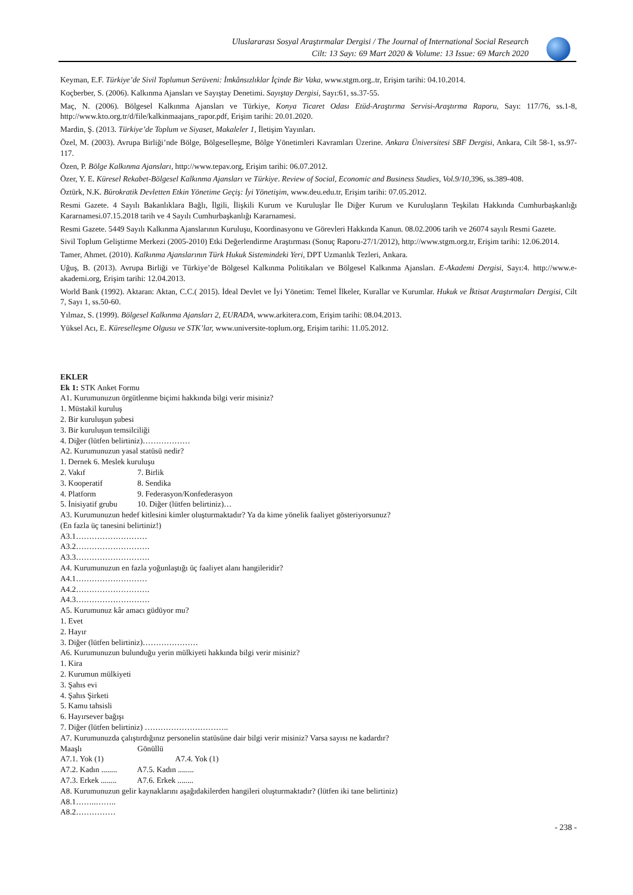Uluslararası Sosyal Araştırmalar Dergisi / The Journal of International Social Research
Cilt: 13 Sayı: 69 Mart 2020 & Volume: 13 Issue: 69 March 2020
Keyman, E.F. Türkiye’de Sivil Toplumun Serüveni: İmkânsızlıklar İçinde Bir Vaka, www.stgm.org..tr, Erişim tarihi: 04.10.2014.
Koçberber, S. (2006). Kalkınma Ajansları ve Sayıştay Denetimi. Sayıştay Dergisi, Sayı:61, ss.37-55.
Maç, N. (2006). Bölgesel Kalkınma Ajansları ve Türkiye, Konya Ticaret Odası Etüd-Araştırma Servisi-Araştırma Raporu, Sayı: 117/76, ss.1-8, http://www.kto.org.tr/d/file/kalkinmaajans_rapor.pdf, Erişim tarihi: 20.01.2020.
Mardin, Ş. (2013. Türkiye’de Toplum ve Siyaset, Makaleler 1, İletişim Yayınları.
Özel, M. (2003). Avrupa Birliği’nde Bölge, Bölgeselleşme, Bölge Yönetimleri Kavramları Üzerine. Ankara Üniversitesi SBF Dergisi, Ankara, Cilt 58-1, ss.97-117.
Özen, P. Bölge Kalkınma Ajansları, http://www.tepav.org, Erişim tarihi: 06.07.2012.
Özer, Y. E. Küresel Rekabet-Bölgesel Kalkınma Ajansları ve Türkiye. Review of Social, Economic and Business Studies, Vol.9/10, 396, ss.389-408.
Öztürk, N.K. Bürokratik Devletten Etkin Yönetime Geçiş: İyi Yönetişim, www.deu.edu.tr, Erişim tarihi: 07.05.2012.
Resmi Gazete. 4 Sayılı Bakanlıklara Bağlı, İlgili, İlişkili Kurum ve Kuruluşlar İle Diğer Kurum ve Kuruluşların Teşkilatı Hakkında Cumhurbaşkanlığı Kararnamesi.07.15.2018 tarih ve 4 Sayılı Cumhurbaşkanlığı Kararnamesi.
Resmi Gazete. 5449 Sayılı Kalkınma Ajanslarının Kuruluşu, Koordinasyonu ve Görevleri Hakkında Kanun. 08.02.2006 tarih ve 26074 sayılı Resmi Gazete.
Sivil Toplum Geliştirme Merkezi (2005-2010) Etki Değerlendirme Araştırması (Sonuç Raporu-27/1/2012), http://www.stgm.org.tr, Erişim tarihi: 12.06.2014.
Tamer, Ahmet. (2010). Kalkınma Ajanslarının Türk Hukuk Sistemindeki Yeri, DPT Uzmanlık Tezleri, Ankara.
Uğuş, B. (2013). Avrupa Birliği ve Türkiye’de Bölgesel Kalkınma Politikaları ve Bölgesel Kalkınma Ajansları. E-Akademi Dergisi, Sayı:4. http://www.e-akademi.org, Erişim tarihi: 12.04.2013.
World Bank (1992). Aktaran: Aktan, C.C.( 2015). İdeal Devlet ve İyi Yönetim: Temel İlkeler, Kurallar ve Kurumlar. Hukuk ve İktisat Araştırmaları Dergisi, Cilt 7, Sayı 1, ss.50-60.
Yılmaz, S. (1999). Bölgesel Kalkınma Ajansları 2, EURADA, www.arkitera.com, Erişim tarihi: 08.04.2013.
Yüksel Acı, E. Küreselleşme Olgusu ve STK’lar, www.universite-toplum.org, Erişim tarihi: 11.05.2012.
EKLER
Ek 1: STK Anket Formu
A1. Kurumunuzun örgütlenme biçimi hakkında bilgi verir misiniz?
1. Müstakil kuruluş
2. Bir kuruluşun şubesi
3. Bir kuruluşun temsilciliği
4. Diğer (lütfen belirtiniz)………………
A2. Kurumunuzun yasal statüsü nedir?
1. Dernek 6. Meslek kuruluşu
2. Vakıf 7. Birlik
3. Kooperatif 8. Sendika
4. Platform 9. Federasyon/Konfederasyon
5. İnisiyatif grubu 10. Diğer (lütfen belirtiniz)…
A3. Kurumunuzun hedef kitlesini kimler oluşturmaktadır? Ya da kime yönelik faaliyet gösteriyorsunuz?
(En fazla üç tanesini belirtiniz!)
A3.1………………………
A3.2……………………….
A3.3……………………….
A4. Kurumunuzun en fazla yoğunlaştığı üç faaliyet alanı hangileridir?
A4.1………………………
A4.2……………………….
A4.3……………………….
A5. Kurumunuz kâr amacı güdüyor mu?
1. Evet
2. Hayır
3. Diğer (lütfen belirtiniz)…………………
A6. Kurumunuzun bulunduğu yerin mülkiyeti hakkında bilgi verir misiniz?
1. Kira
2. Kurumun mülkiyeti
3. Şahıs evi
4. Şahıs Şirketi
5. Kamu tahsisli
6. Hayırsever bağışı
7. Diğer (lütfen belirtiniz) …………………………..
A7. Kurumunuzda çalıştırdığınız personelin statüsüne dair bilgi verir misiniz? Varsa sayısı ne kadardır?
Maaşlı Gönüllü
A7.1. Yok (1) A7.4. Yok (1)
A7.2. Kadın ........ A7.5. Kadın ........
A7.3. Erkek ........ A7.6. Erkek ........
A8. Kurumunuzun gelir kaynaklarını aşağıdakilerden hangileri oluşturmaktadır? (lütfen iki tane belirtiniz)
A8.1……..……..
A8.2……………
- 238 -